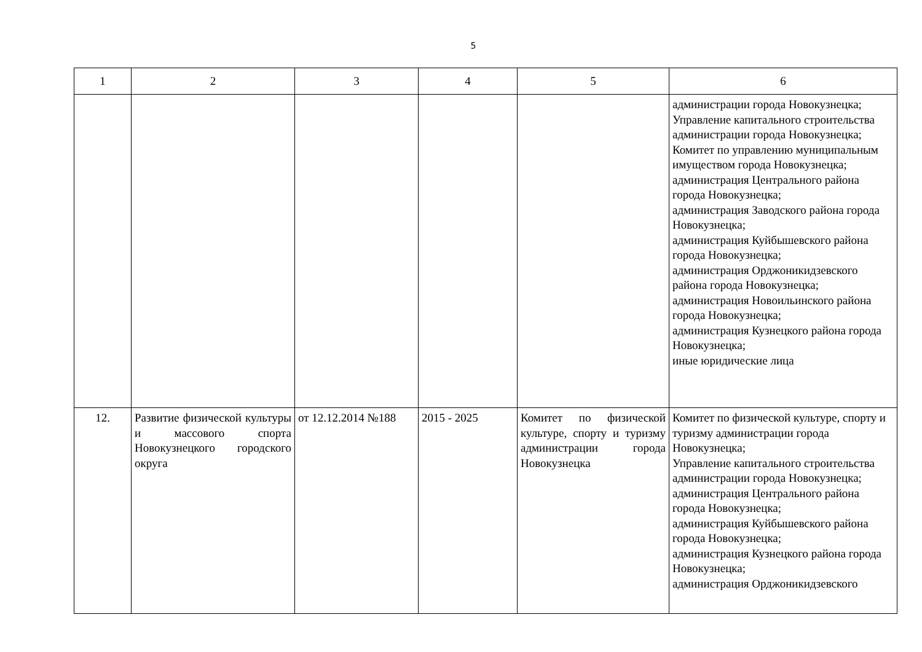5
| 1 | 2 | 3 | 4 | 5 | 6 |
| | | | | | администрации города Новокузнецка; Управление капитального строительства администрации города Новокузнецка; Комитет по управлению муниципальным имуществом города Новокузнецка; администрация Центрального района города Новокузнецка; администрация Заводского района города Новокузнецка; администрация Куйбышевского района города Новокузнецка; администрация Орджоникидзевского района города Новокузнецка; администрация Новоильинского района города Новокузнецка; администрация Кузнецкого района города Новокузнецка; иные юридические лица |
| 12. | Развитие физической культуры и массового спорта Новокузнецкого городского округа | от 12.12.2014 №188 | 2015 - 2025 | Комитет по физической культуре, спорту и туризму администрации города Новокузнецка | Комитет по физической культуре, спорту и туризму администрации города Новокузнецка; Управление капитального строительства администрации города Новокузнецка; администрация Центрального района города Новокузнецка; администрация Куйбышевского района города Новокузнецка; администрация Кузнецкого района города Новокузнецка; администрация Орджоникидзевского |